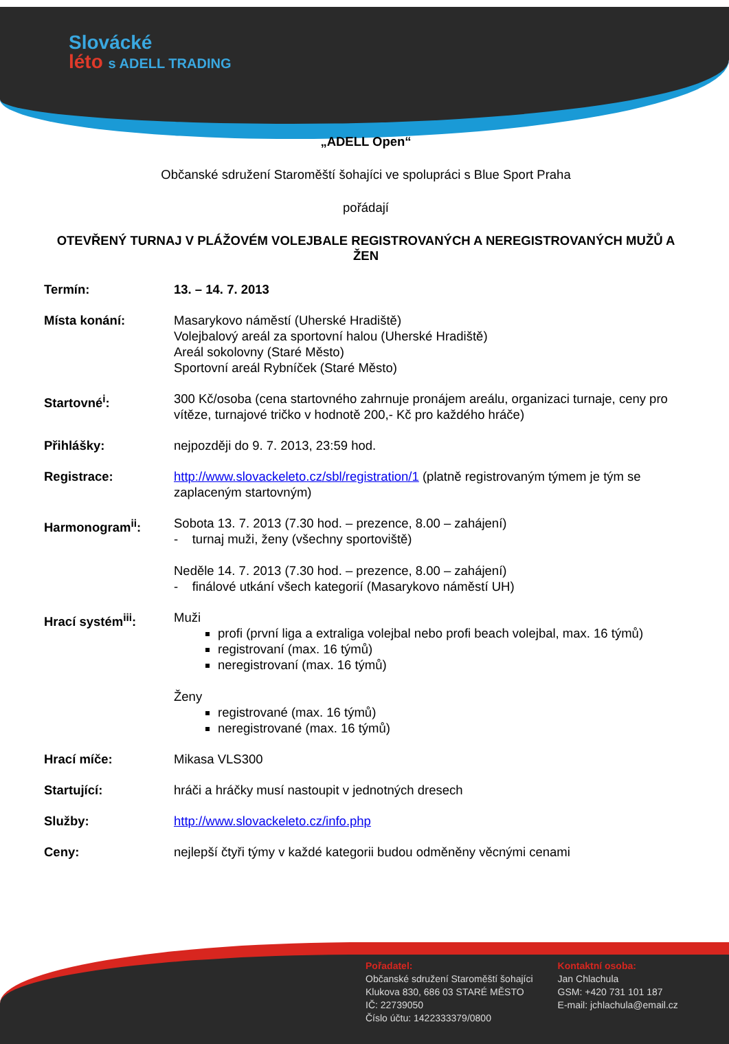Slovácké
léto s ADELL TRADING
„ADELL Open“
Občanské sdružení Staroměští šohajíci ve spolupráci s Blue Sport Praha
pořádají
OTEVŘENÝ TURNAJ V PLÁŽOVÉM VOLEJBALE REGISTROVANÝCH A NEREGISTROVANÝCH MUŽŮ A ŽEN
Termín: 13. – 14. 7. 2013
Místa konání: Masarykovo náměstí (Uherské Hradiště)
Volejbalový areál za sportovní halou (Uherské Hradiště)
Areál sokolovny (Staré Město)
Sportovní areál Rybníček (Staré Město)
Startovné<sup>i</sup>: 300 Kč/osoba (cena startovného zahrnuje pronájem areálu, organizaci turnaje, ceny pro vítěze, turnajové tričko v hodnotě 200,- Kč pro každého hráče)
Přihlášky: nejpozději do 9. 7. 2013, 23:59 hod.
Registrace: http://www.slovackeleto.cz/sbl/registration/1 (platně registrovaným týmem je tým se zaplaceným startovným)
Harmonogram<sup>ii</sup>: Sobota 13. 7. 2013 (7.30 hod. – prezence, 8.00 – zahájení)
- turnaj muži, ženy (všechny sportoviště)
Neděle 14. 7. 2013 (7.30 hod. – prezence, 8.00 – zahájení)
- finálové utkání všech kategorií (Masarykovo náměstí UH)
Hrací systém<sup>iii</sup>: Muži
profi (první liga a extraliga volejbal nebo profi beach volejbal, max. 16 týmů)
registrovaní (max. 16 týmů)
neregistrovaní (max. 16 týmů)
Ženy
registrované (max. 16 týmů)
neregistrované (max. 16 týmů)
Hrací míče: Mikasa VLS300
Startující: hráči a hráčky musí nastoupit v jednotných dresech
Služby: http://www.slovackeleto.cz/info.php
Ceny: nejlepší čtyři týmy v každé kategorii budou odměněny věcnými cenami
Pořadatel:
Občanské sdružení Staroměští šohajíci
Klukova 830, 686 03 STARÉ MĚSTO
IČ: 22739050
Číslo účtu: 1422333379/0800
Kontaktní osoba:
Jan Chlachula
GSM: +420 731 101 187
E-mail: jchlachula@email.cz